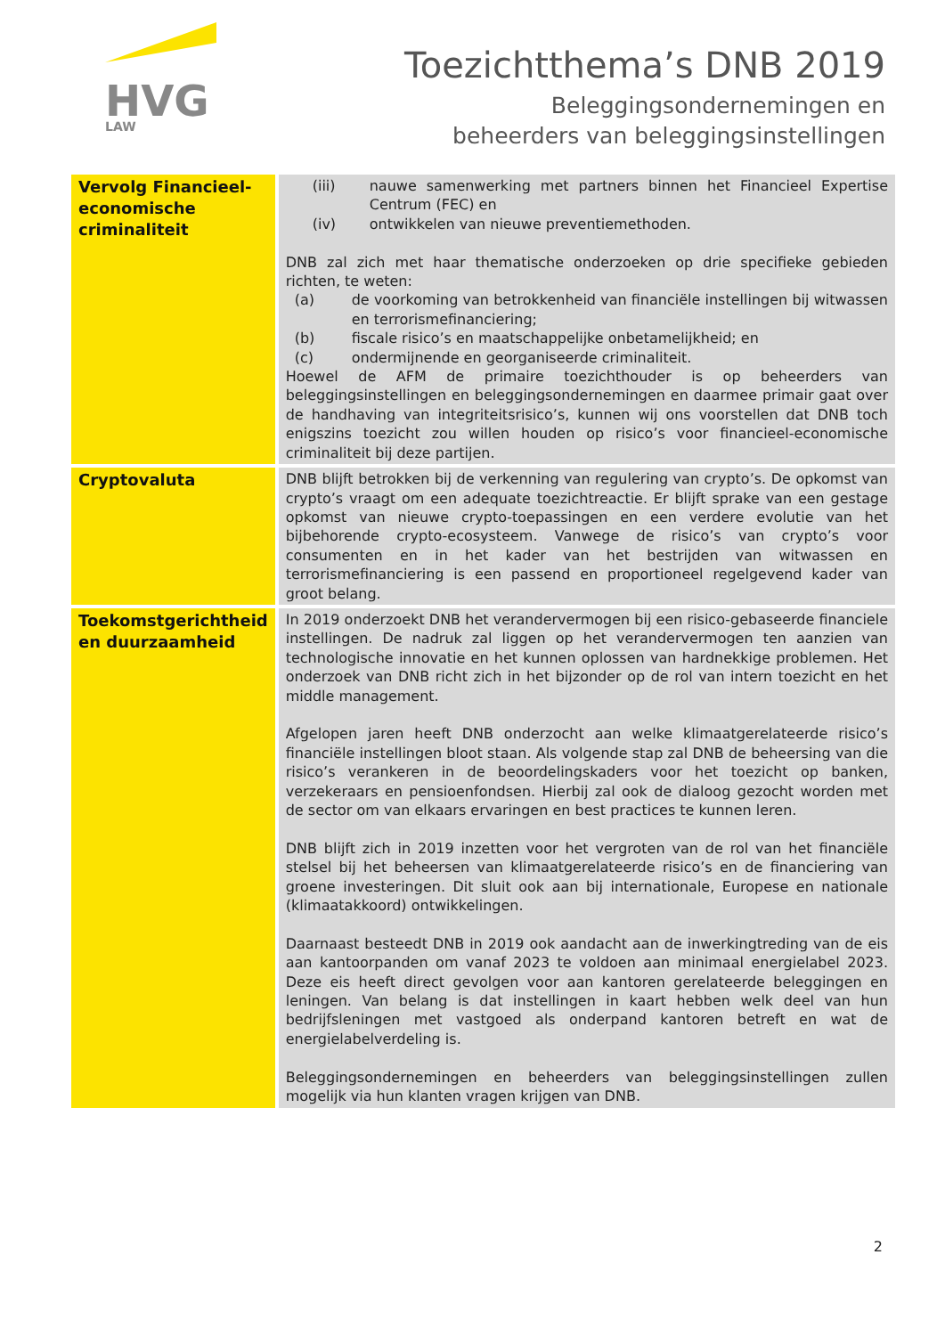HVG
LAW
Toezichtthema’s DNB 2019
Beleggingsondernemingen en
beheerders van beleggingsinstellingen
| Vervolg Financieel-economische criminaliteit | (iii) nauwe samenwerking met partners binnen het Financieel Expertise Centrum (FEC) en (iv) ontwikkelen van nieuwe preventiemethoden. DNB zal zich met haar thematische onderzoeken op drie specifieke gebieden richten, te weten: (a) de voorkoming van betrokkenheid van financiële instellingen bij witwassen en terrorismefinanciering; (b) fiscale risico’s en maatschappelijke onbetamelijkheid; en (c) ondermijnende en georganiseerde criminaliteit. Hoewel de AFM de primaire toezichthouder is op beheerders van beleggingsinstellingen en beleggingsondernemingen en daarmee primair gaat over de handhaving van integriteitsrisico’s, kunnen wij ons voorstellen dat DNB toch enigszins toezicht zou willen houden op risico’s voor financieel-economische criminaliteit bij deze partijen. |
| Cryptovaluta | DNB blijft betrokken bij de verkenning van regulering van crypto’s. De opkomst van crypto’s vraagt om een adequate toezichtreactie. Er blijft sprake van een gestage opkomst van nieuwe crypto-toepassingen en een verdere evolutie van het bijbehorende crypto-ecosysteem. Vanwege de risico’s van crypto’s voor consumenten en in het kader van het bestrijden van witwassen en terrorismefinanciering is een passend en proportioneel regelgevend kader van groot belang. |
| Toekomstgerichtheid en duurzaamheid | In 2019 onderzoekt DNB het verandervermogen bij een risico-gebaseerde financiele instellingen. De nadruk zal liggen op het verandervermogen ten aanzien van technologische innovatie en het kunnen oplossen van hardnekkige problemen. Het onderzoek van DNB richt zich in het bijzonder op de rol van intern toezicht en het middle management. Afgelopen jaren heeft DNB onderzocht aan welke klimaatgerelateerde risico’s financiële instellingen bloot staan. Als volgende stap zal DNB de beheersing van die risico’s verankeren in de beoordelingskaders voor het toezicht op banken, verzekeraars en pensioenfondsen. Hierbij zal ook de dialoog gezocht worden met de sector om van elkaars ervaringen en best practices te kunnen leren. DNB blijft zich in 2019 inzetten voor het vergroten van de rol van het financiële stelsel bij het beheersen van klimaatgerelateerde risico’s en de financiering van groene investeringen. Dit sluit ook aan bij internationale, Europese en nationale (klimaatakkoord) ontwikkelingen. Daarnaast besteedt DNB in 2019 ook aandacht aan de inwerkingtreding van de eis aan kantoorpanden om vanaf 2023 te voldoen aan minimaal energielabel 2023. Deze eis heeft direct gevolgen voor aan kantoren gerelateerde beleggingen en leningen. Van belang is dat instellingen in kaart hebben welk deel van hun bedrijfsleningen met vastgoed als onderpand kantoren betreft en wat de energielabelverdeling is. Beleggingsondernemingen en beheerders van beleggingsinstellingen zullen mogelijk via hun klanten vragen krijgen van DNB. |
2